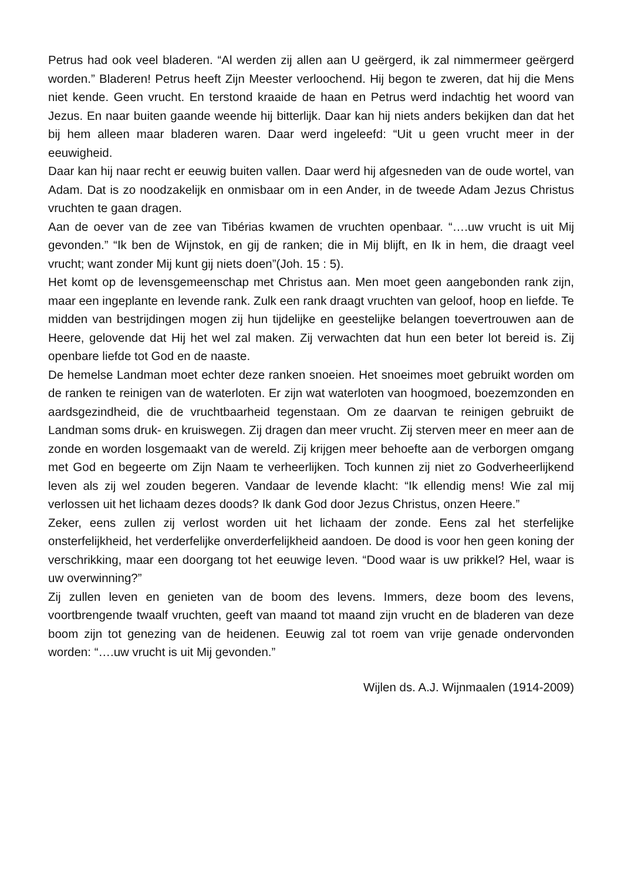Petrus had ook veel bladeren. “Al werden zij allen aan U geërgerd, ik zal nimmermeer geërgerd worden.” Bladeren! Petrus heeft Zijn Meester verloochend. Hij begon te zweren, dat hij die Mens niet kende. Geen vrucht. En terstond kraaide de haan en Petrus werd indachtig het woord van Jezus. En naar buiten gaande weende hij bitterlijk. Daar kan hij niets anders bekijken dan dat het bij hem alleen maar bladeren waren. Daar werd ingeleefd: “Uit u geen vrucht meer in der eeuwigheid.
Daar kan hij naar recht er eeuwig buiten vallen. Daar werd hij afgesneden van de oude wortel, van Adam. Dat is zo noodzakelijk en onmisbaar om in een Ander, in de tweede Adam Jezus Christus vruchten te gaan dragen.
Aan de oever van de zee van Tibérias kwamen de vruchten openbaar. “….uw vrucht is uit Mij gevonden.” “Ik ben de Wijnstok, en gij de ranken; die in Mij blijft, en Ik in hem, die draagt veel vrucht; want zonder Mij kunt gij niets doen”(Joh. 15 : 5).
Het komt op de levensgemeenschap met Christus aan. Men moet geen aangebonden rank zijn, maar een ingeplante en levende rank. Zulk een rank draagt vruchten van geloof, hoop en liefde. Te midden van bestrijdingen mogen zij hun tijdelijke en geestelijke belangen toevertrouwen aan de Heere, gelovende dat Hij het wel zal maken. Zij verwachten dat hun een beter lot bereid is. Zij openbare liefde tot God en de naaste.
De hemelse Landman moet echter deze ranken snoeien. Het snoeimes moet gebruikt worden om de ranken te reinigen van de waterloten. Er zijn wat waterloten van hoogmoed, boezemzonden en aardsgezindheid, die de vruchtbaarheid tegenstaan. Om ze daarvan te reinigen gebruikt de Landman soms druk- en kruiswegen. Zij dragen dan meer vrucht. Zij sterven meer en meer aan de zonde en worden losgemaakt van de wereld. Zij krijgen meer behoefte aan de verborgen omgang met God en begeerte om Zijn Naam te verheerlijken. Toch kunnen zij niet zo Godverheerlijkend leven als zij wel zouden begeren. Vandaar de levende klacht: “Ik ellendig mens! Wie zal mij verlossen uit het lichaam dezes doods? Ik dank God door Jezus Christus, onzen Heere.”
Zeker, eens zullen zij verlost worden uit het lichaam der zonde. Eens zal het sterfelijke onsterfelijkheid, het verderfelijke onverderfelijkheid aandoen. De dood is voor hen geen koning der verschrikking, maar een doorgang tot het eeuwige leven. “Dood waar is uw prikkel? Hel, waar is uw overwinning?”
Zij zullen leven en genieten van de boom des levens. Immers, deze boom des levens, voortbrengende twaalf vruchten, geeft van maand tot maand zijn vrucht en de bladeren van deze boom zijn tot genezing van de heidenen. Eeuwig zal tot roem van vrije genade ondervonden worden: “….uw vrucht is uit Mij gevonden.”
Wijlen ds. A.J. Wijnmaalen (1914-2009)